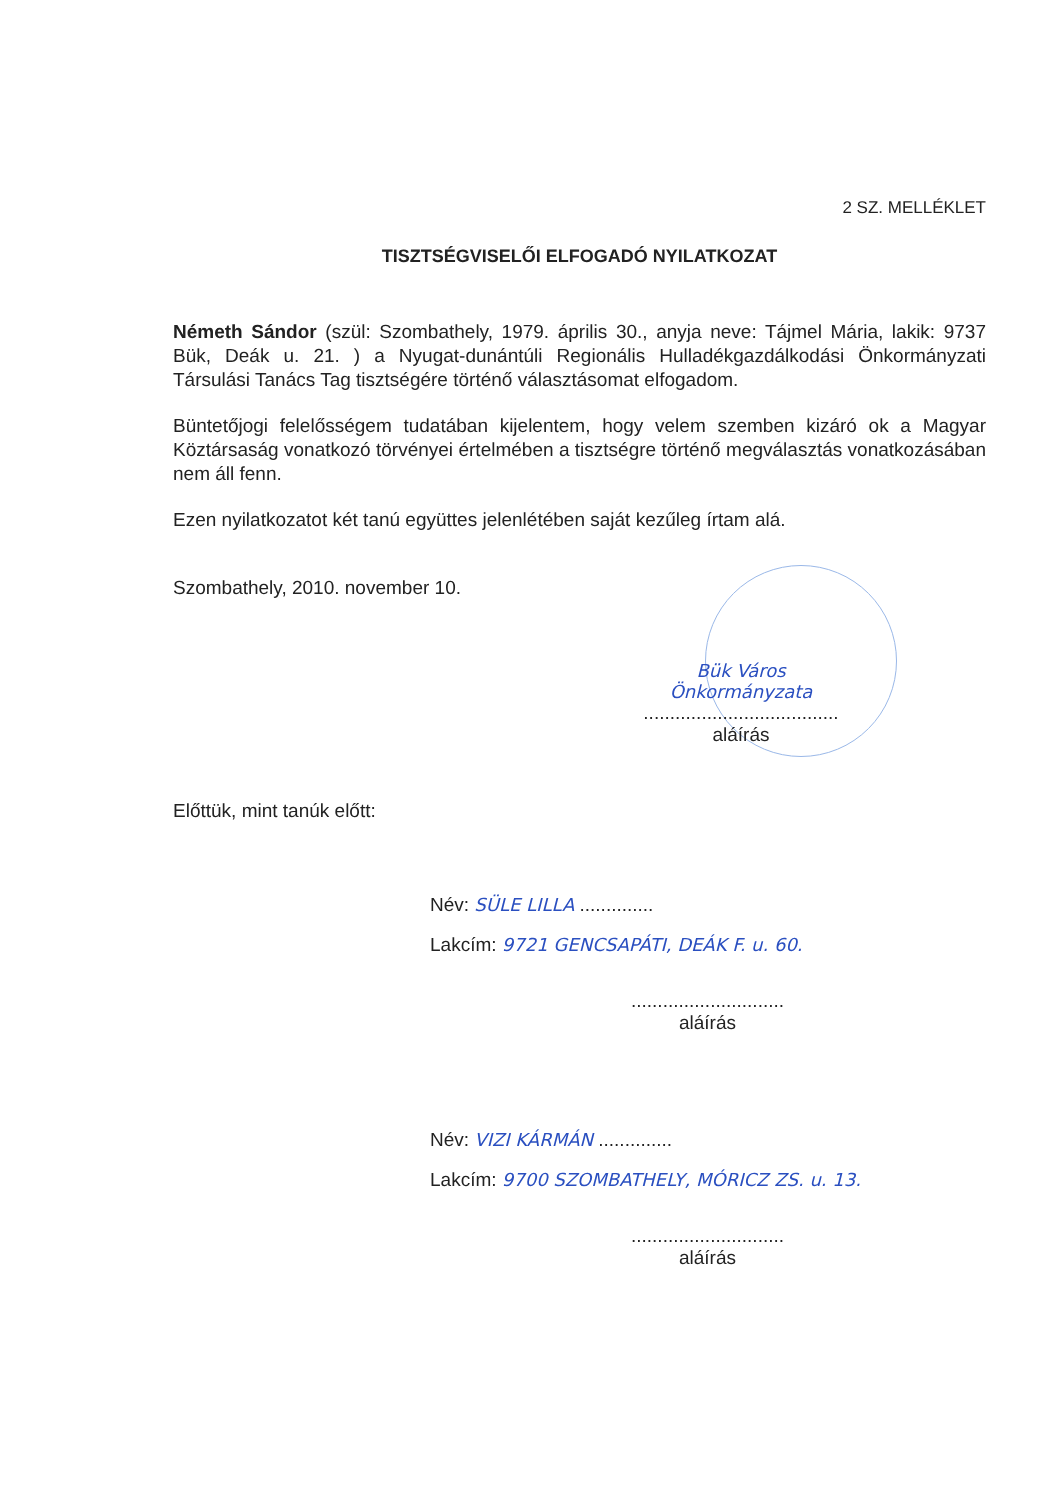2 SZ. MELLÉKLET
TISZTSÉGVISELŐI ELFOGADÓ NYILATKOZAT
Németh Sándor (szül: Szombathely, 1979. április 30., anyja neve: Tájmel Mária, lakik: 9737 Bük, Deák u. 21. ) a Nyugat-dunántúli Regionális Hulladékgazdálkodási Önkormányzati Társulási Tanács Tag tisztségére történő választásomat elfogadom.
Büntetőjogi felelősségem tudatában kijelentem, hogy velem szemben kizáró ok a Magyar Köztársaság vonatkozó törvényei értelmében a tisztségre történő megválasztás vonatkozásában nem áll fenn.
Ezen nyilatkozatot két tanú együttes jelenlétében saját kezűleg írtam alá.
Szombathely, 2010. november 10.
Bük Város Önkormányzata
.....................................
aláírás
Előttük, mint tanúk előtt:
Név: SÜLE LILLA ..............
Lakcím: 9721 GENCSAPÁTI, DEÁK F. u. 60.
.............................
aláírás
Név: VIZI KÁRMÁN ..............
Lakcím: 9700 SZOMBATHELY, MÓRICZ ZS. u. 13.
.............................
aláírás